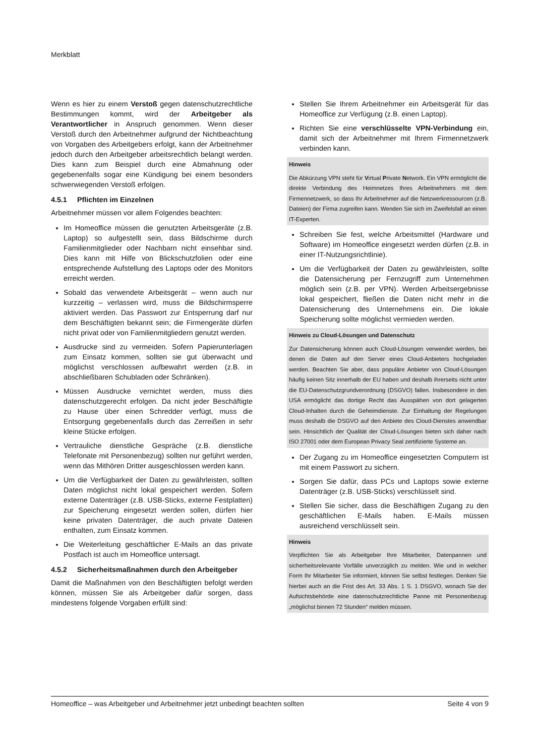Merkblatt
Wenn es hier zu einem Verstoß gegen datenschutzrechtliche Bestimmungen kommt, wird der Arbeitgeber als Verantwortlicher in Anspruch genommen. Wenn dieser Verstoß durch den Arbeitnehmer aufgrund der Nichtbeachtung von Vorgaben des Arbeitgebers erfolgt, kann der Arbeitnehmer jedoch durch den Arbeitgeber arbeitsrechtlich belangt werden. Dies kann zum Beispiel durch eine Abmahnung oder gegebenenfalls sogar eine Kündigung bei einem besonders schwerwiegenden Verstoß erfolgen.
4.5.1 Pflichten im Einzelnen
Arbeitnehmer müssen vor allem Folgendes beachten:
Im Homeoffice müssen die genutzten Arbeitsgeräte (z.B. Laptop) so aufgestellt sein, dass Bildschirme durch Familienmitglieder oder Nachbarn nicht einsehbar sind. Dies kann mit Hilfe von Blickschutzfolien oder eine entsprechende Aufstellung des Laptops oder des Monitors erreicht werden.
Sobald das verwendete Arbeitsgerät – wenn auch nur kurzzeitig – verlassen wird, muss die Bildschirmsperre aktiviert werden. Das Passwort zur Entsperrung darf nur dem Beschäftigten bekannt sein; die Firmengeräte dürfen nicht privat oder von Familienmitgliedern genutzt werden.
Ausdrucke sind zu vermeiden. Sofern Papierunterlagen zum Einsatz kommen, sollten sie gut überwacht und möglichst verschlossen aufbewahrt werden (z.B. in abschließbaren Schubladen oder Schränken).
Müssen Ausdrucke vernichtet werden, muss dies datenschutzgerecht erfolgen. Da nicht jeder Beschäftigte zu Hause über einen Schredder verfügt, muss die Entsorgung gegebenenfalls durch das Zerreißen in sehr kleine Stücke erfolgen.
Vertrauliche dienstliche Gespräche (z.B. dienstliche Telefonate mit Personenbezug) sollten nur geführt werden, wenn das Mithören Dritter ausgeschlossen werden kann.
Um die Verfügbarkeit der Daten zu gewährleisten, sollten Daten möglichst nicht lokal gespeichert werden. Sofern externe Datenträger (z.B. USB-Sticks, externe Festplatten) zur Speicherung eingesetzt werden sollen, dürfen hier keine privaten Datenträger, die auch private Dateien enthalten, zum Einsatz kommen.
Die Weiterleitung geschäftlicher E-Mails an das private Postfach ist auch im Homeoffice untersagt.
4.5.2 Sicherheitsmaßnahmen durch den Arbeitgeber
Damit die Maßnahmen von den Beschäftigten befolgt werden können, müssen Sie als Arbeitgeber dafür sorgen, dass mindestens folgende Vorgaben erfüllt sind:
Stellen Sie Ihrem Arbeitnehmer ein Arbeitsgerät für das Homeoffice zur Verfügung (z.B. einen Laptop).
Richten Sie eine verschlüsselte VPN-Verbindung ein, damit sich der Arbeitnehmer mit Ihrem Firmennetzwerk verbinden kann.
Hinweis
Die Abkürzung VPN steht für Virtual Private Network. Ein VPN ermöglicht die direkte Verbindung des Heimnetzes Ihres Arbeitnehmers mit dem Firmennetzwerk, so dass Ihr Arbeitnehmer auf die Netzwerkressourcen (z.B. Dateien) der Firma zugreifen kann. Wenden Sie sich im Zweifelsfall an einen IT-Experten.
Schreiben Sie fest, welche Arbeitsmittel (Hardware und Software) im Homeoffice eingesetzt werden dürfen (z.B. in einer IT-Nutzungsrichtlinie).
Um die Verfügbarkeit der Daten zu gewährleisten, sollte die Datensicherung per Fernzugriff zum Unternehmen möglich sein (z.B. per VPN). Werden Arbeitsergebnisse lokal gespeichert, fließen die Daten nicht mehr in die Datensicherung des Unternehmens ein. Die lokale Speicherung sollte möglichst vermieden werden.
Hinweis zu Cloud-Lösungen und Datenschutz
Zur Datensicherung können auch Cloud-Lösungen verwendet werden, bei denen die Daten auf den Server eines Cloud-Anbieters hochgeladen werden. Beachten Sie aber, dass populäre Anbieter von Cloud-Lösungen häufig keinen Sitz innerhalb der EU haben und deshalb ihrerseits nicht unter die EU-Datenschutzgrundverordnung (DSGVO) fallen. Insbesondere in den USA ermöglicht das dortige Recht das Ausspähen von dort gelagerten Cloud-Inhalten durch die Geheimdienste. Zur Einhaltung der Regelungen muss deshalb die DSGVO auf den Anbiete des Cloud-Dienstes anwendbar sein. Hinsichtlich der Qualität der Cloud-Lösungen bieten sich daher nach ISO 27001 oder dem European Privacy Seal zertifizierte Systeme an.
Der Zugang zu im Homeoffice eingesetzten Computern ist mit einem Passwort zu sichern.
Sorgen Sie dafür, dass PCs und Laptops sowie externe Datenträger (z.B. USB-Sticks) verschlüsselt sind.
Stellen Sie sicher, dass die Beschäftigen Zugang zu den geschäftlichen E-Mails haben. E-Mails müssen ausreichend verschlüsselt sein.
Hinweis
Verpflichten Sie als Arbeitgeber Ihre Mitarbeiter, Datenpannen und sicherheitsrelevante Vorfälle unverzüglich zu melden. Wie und in welcher Form Ihr Mitarbeiter Sie informiert, können Sie selbst festlegen. Denken Sie hierbei auch an die Frist des Art. 33 Abs. 1 S. 1 DSGVO, wonach Sie der Aufsichtsbehörde eine datenschutzrechtliche Panne mit Personenbezug „möglichst binnen 72 Stunden“ melden müssen.
Homeoffice – was Arbeitgeber und Arbeitnehmer jetzt unbedingt beachten sollten Seite 4 von 9